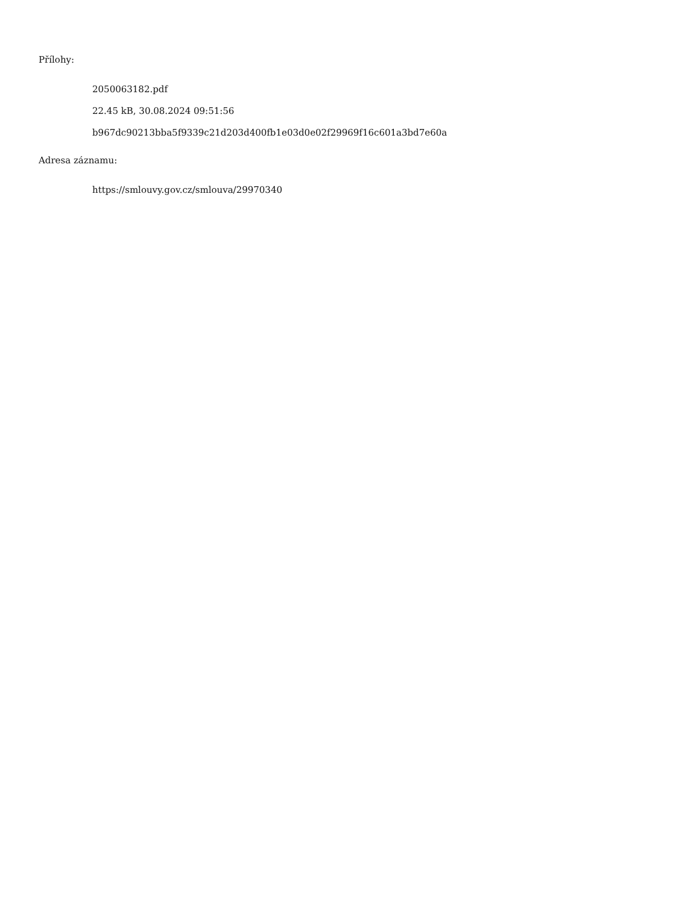Přílohy:
2050063182.pdf
22.45 kB, 30.08.2024 09:51:56
b967dc90213bba5f9339c21d203d400fb1e03d0e02f29969f16c601a3bd7e60a
Adresa záznamu:
https://smlouvy.gov.cz/smlouva/29970340